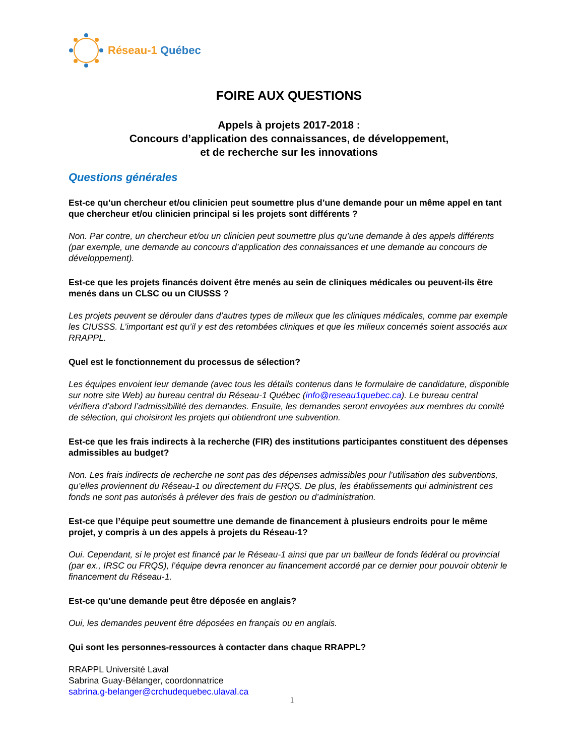Réseau-1 Québec
FOIRE AUX QUESTIONS
Appels à projets 2017-2018 :
Concours d’application des connaissances, de développement,
et de recherche sur les innovations
Questions générales
Est-ce qu’un chercheur et/ou clinicien peut soumettre plus d’une demande pour un même appel en tant que chercheur et/ou clinicien principal si les projets sont différents ?
Non. Par contre, un chercheur et/ou un clinicien peut soumettre plus qu’une demande à des appels différents (par exemple, une demande au concours d’application des connaissances et une demande au concours de développement).
Est-ce que les projets financés doivent être menés au sein de cliniques médicales ou peuvent-ils être menés dans un CLSC ou un CIUSSS ?
Les projets peuvent se dérouler dans d’autres types de milieux que les cliniques médicales, comme par exemple les CIUSSS. L’important est qu’il y est des retombées cliniques et que les milieux concernés soient associés aux RRAPPL.
Quel est le fonctionnement du processus de sélection?
Les équipes envoient leur demande (avec tous les détails contenus dans le formulaire de candidature, disponible sur notre site Web) au bureau central du Réseau-1 Québec (info@reseau1quebec.ca). Le bureau central vérifiera d’abord l’admissibilité des demandes. Ensuite, les demandes seront envoyées aux membres du comité de sélection, qui choisiront les projets qui obtiendront une subvention.
Est-ce que les frais indirects à la recherche (FIR) des institutions participantes constituent des dépenses admissibles au budget?
Non. Les frais indirects de recherche ne sont pas des dépenses admissibles pour l’utilisation des subventions, qu’elles proviennent du Réseau-1 ou directement du FRQS. De plus, les établissements qui administrent ces fonds ne sont pas autorisés à prélever des frais de gestion ou d’administration.
Est-ce que l’équipe peut soumettre une demande de financement à plusieurs endroits pour le même projet, y compris à un des appels à projets du Réseau-1?
Oui. Cependant, si le projet est financé par le Réseau-1 ainsi que par un bailleur de fonds fédéral ou provincial (par ex., IRSC ou FRQS), l’équipe devra renoncer au financement accordé par ce dernier pour pouvoir obtenir le financement du Réseau-1.
Est-ce qu’une demande peut être déposée en anglais?
Oui, les demandes peuvent être déposées en français ou en anglais.
Qui sont les personnes-ressources à contacter dans chaque RRAPPL?
RRAPPL Université Laval
Sabrina Guay-Bélanger, coordonnatrice
sabrina.g-belanger@crchudequebec.ulaval.ca
1